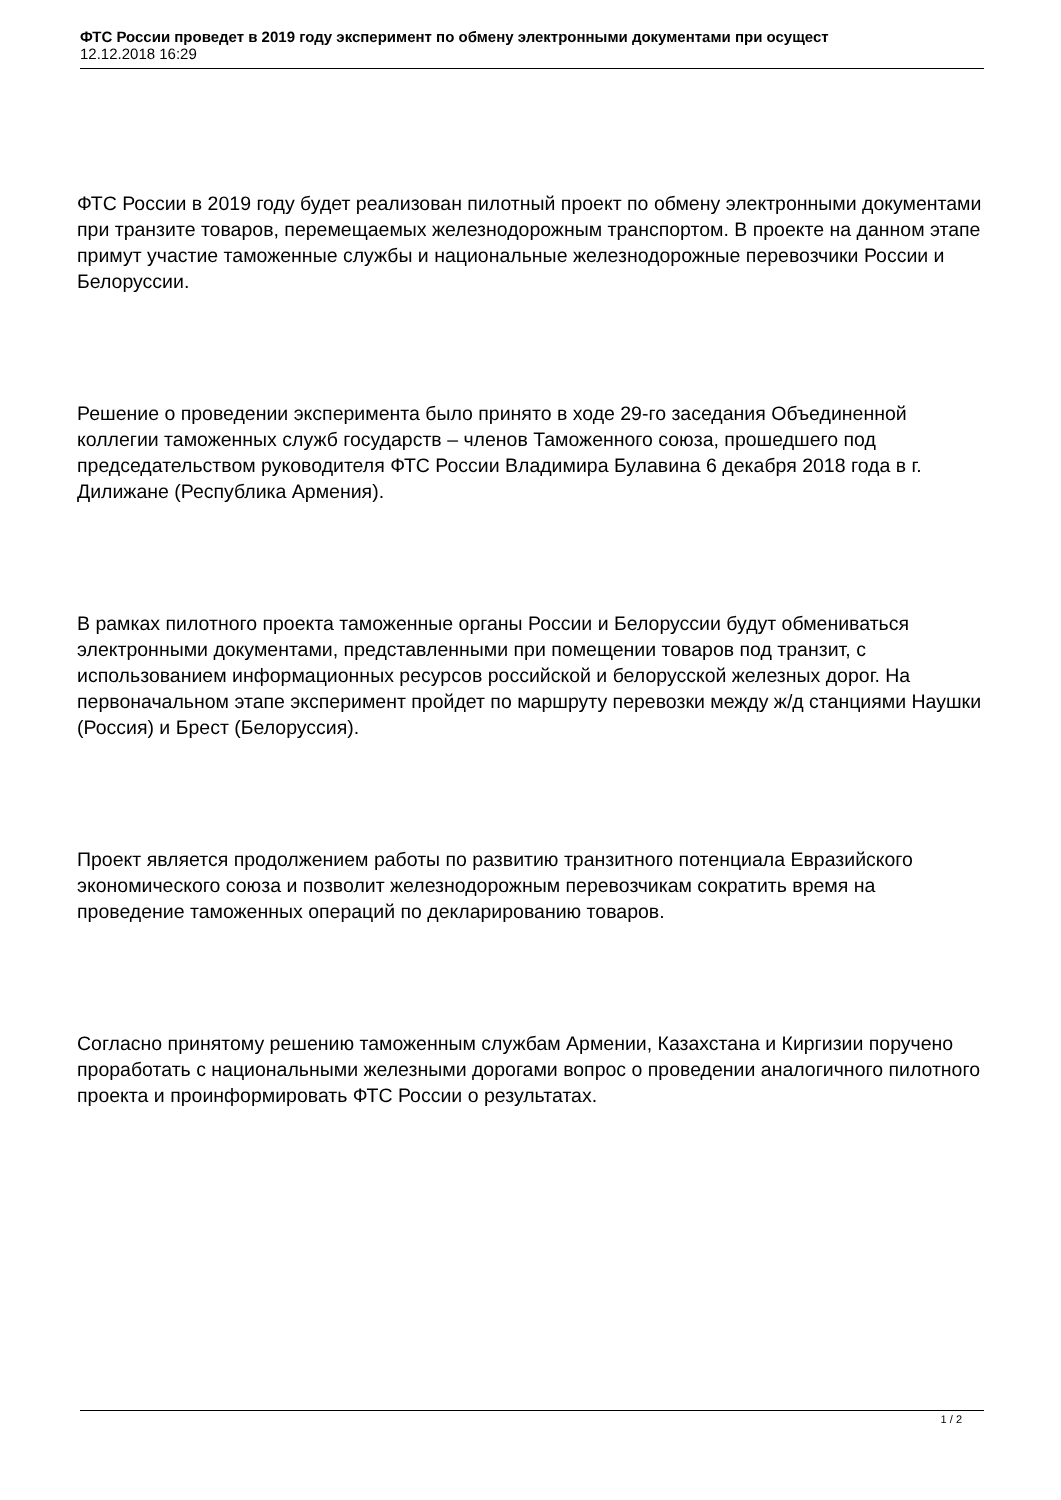ФТС России проведет в 2019 году эксперимент по обмену электронными документами при осущест
12.12.2018 16:29
ФТС России в 2019 году будет реализован пилотный проект по обмену электронными документами при транзите товаров, перемещаемых железнодорожным транспортом. В проекте на данном этапе примут участие таможенные службы и национальные железнодорожные перевозчики России и Белоруссии.
Решение о проведении эксперимента было принято в ходе 29-го заседания Объединенной коллегии таможенных служб государств – членов Таможенного союза, прошедшего под председательством руководителя ФТС России Владимира Булавина 6 декабря 2018 года в г. Дилижане (Республика Армения).
В рамках пилотного проекта таможенные органы России и Белоруссии будут обмениваться электронными документами, представленными при помещении товаров под транзит, с использованием информационных ресурсов российской и белорусской железных дорог. На первоначальном этапе эксперимент пройдет по маршруту перевозки между ж/д станциями Наушки (Россия) и Брест (Белоруссия).
Проект является продолжением работы по развитию транзитного потенциала Евразийского экономического союза и позволит железнодорожным перевозчикам сократить время на проведение таможенных операций по декларированию товаров.
Согласно принятому решению таможенным службам Армении, Казахстана и Киргизии поручено проработать с национальными железными дорогами вопрос о проведении аналогичного пилотного проекта и проинформировать ФТС России о результатах.
1 / 2